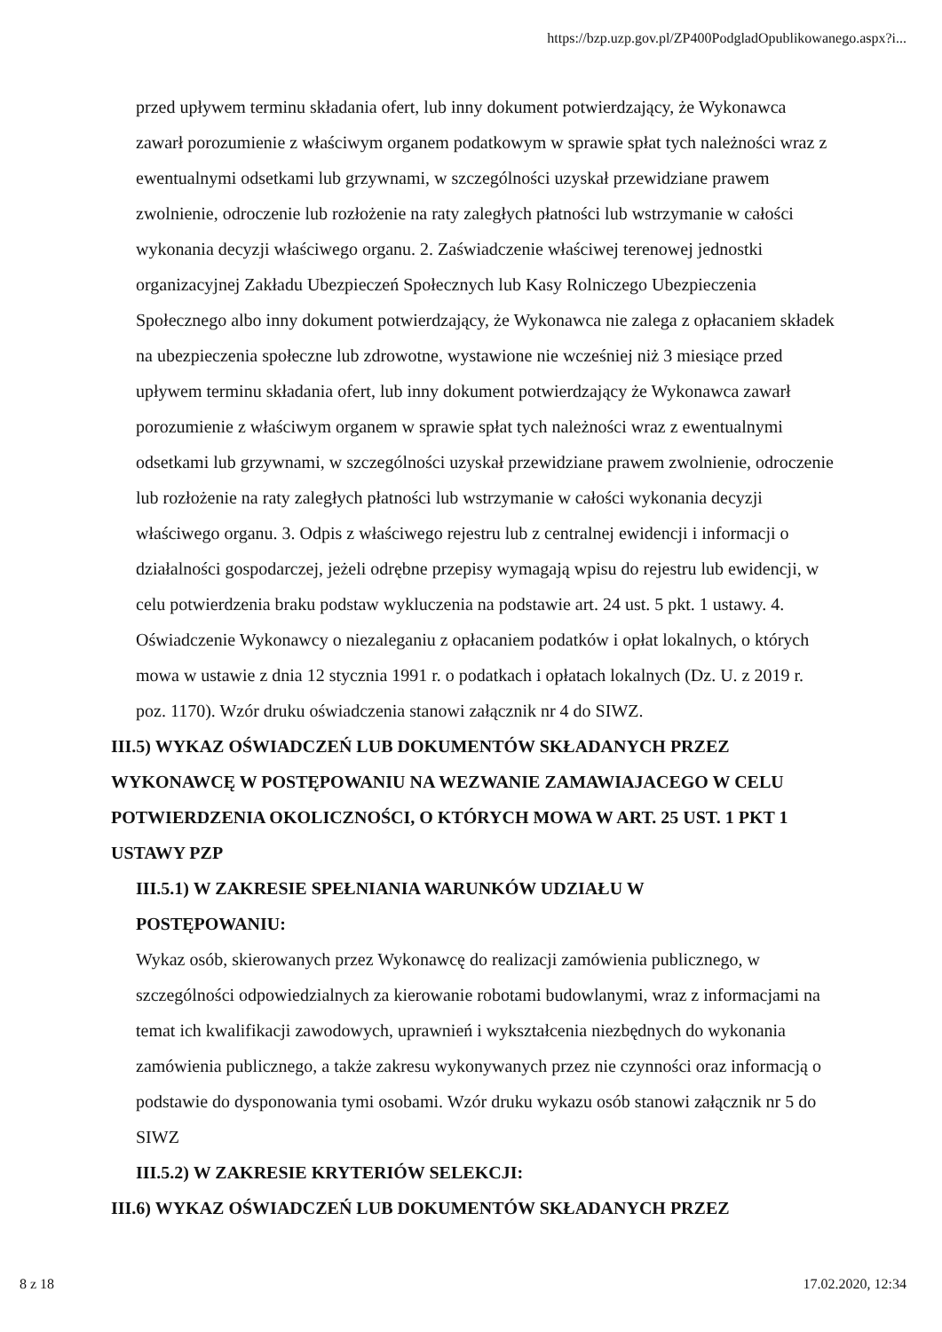https://bzp.uzp.gov.pl/ZP400PodgladOpublikowanego.aspx?i...
przed upływem terminu składania ofert, lub inny dokument potwierdzający, że Wykonawca zawarł porozumienie z właściwym organem podatkowym w sprawie spłat tych należności wraz z ewentualnymi odsetkami lub grzywnami, w szczególności uzyskał przewidziane prawem zwolnienie, odroczenie lub rozłożenie na raty zaległych płatności lub wstrzymanie w całości wykonania decyzji właściwego organu. 2. Zaświadczenie właściwej terenowej jednostki organizacyjnej Zakładu Ubezpieczeń Społecznych lub Kasy Rolniczego Ubezpieczenia Społecznego albo inny dokument potwierdzający, że Wykonawca nie zalega z opłacaniem składek na ubezpieczenia społeczne lub zdrowotne, wystawione nie wcześniej niż 3 miesiące przed upływem terminu składania ofert, lub inny dokument potwierdzający że Wykonawca zawarł porozumienie z właściwym organem w sprawie spłat tych należności wraz z ewentualnymi odsetkami lub grzywnami, w szczególności uzyskał przewidziane prawem zwolnienie, odroczenie lub rozłożenie na raty zaległych płatności lub wstrzymanie w całości wykonania decyzji właściwego organu. 3. Odpis z właściwego rejestru lub z centralnej ewidencji i informacji o działalności gospodarczej, jeżeli odrębne przepisy wymagają wpisu do rejestru lub ewidencji, w celu potwierdzenia braku podstaw wykluczenia na podstawie art. 24 ust. 5 pkt. 1 ustawy. 4. Oświadczenie Wykonawcy o niezaleganiu z opłacaniem podatków i opłat lokalnych, o których mowa w ustawie z dnia 12 stycznia 1991 r. o podatkach i opłatach lokalnych (Dz. U. z 2019 r. poz. 1170). Wzór druku oświadczenia stanowi załącznik nr 4 do SIWZ.
III.5) WYKAZ OŚWIADCZEŃ LUB DOKUMENTÓW SKŁADANYCH PRZEZ WYKONAWCĘ W POSTĘPOWANIU NA WEZWANIE ZAMAWIAJACEGO W CELU POTWIERDZENIA OKOLICZNOŚCI, O KTÓRYCH MOWA W ART. 25 UST. 1 PKT 1 USTAWY PZP
III.5.1) W ZAKRESIE SPEŁNIANIA WARUNKÓW UDZIAŁU W
POSTĘPOWANIU:
Wykaz osób, skierowanych przez Wykonawcę do realizacji zamówienia publicznego, w szczególności odpowiedzialnych za kierowanie robotami budowlanymi, wraz z informacjami na temat ich kwalifikacji zawodowych, uprawnień i wykształcenia niezbędnych do wykonania zamówienia publicznego, a także zakresu wykonywanych przez nie czynności oraz informacją o podstawie do dysponowania tymi osobami. Wzór druku wykazu osób stanowi załącznik nr 5 do SIWZ
III.5.2) W ZAKRESIE KRYTERIÓW SELEKCJI:
III.6) WYKAZ OŚWIADCZEŃ LUB DOKUMENTÓW SKŁADANYCH PRZEZ
8 z 18 17.02.2020, 12:34